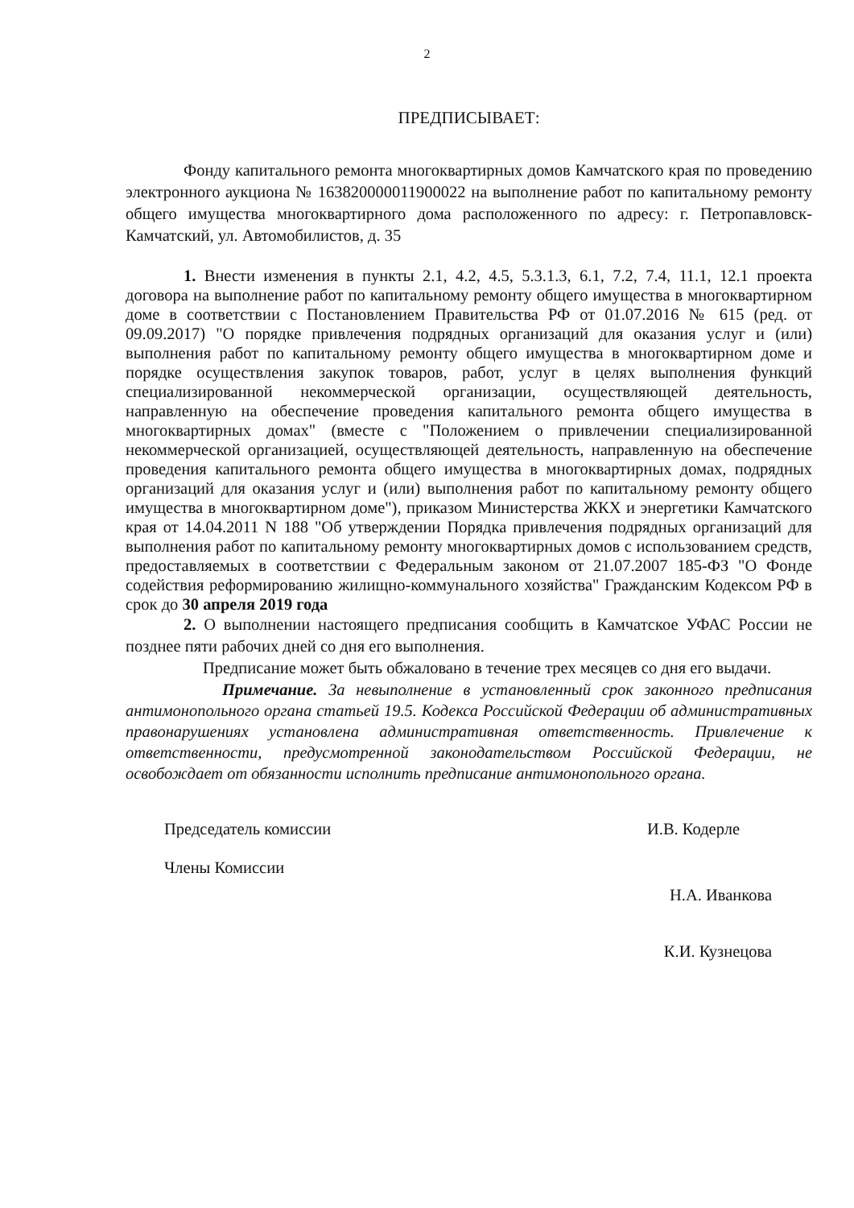2
ПРЕДПИСЫВАЕТ:
Фонду капитального ремонта многоквартирных домов Камчатского края по проведению электронного аукциона № 163820000011900022 на выполнение работ по капитальному ремонту общего имущества многоквартирного дома расположенного по адресу: г. Петропавловск-Камчатский, ул. Автомобилистов, д. 35
1. Внести изменения в пункты 2.1, 4.2, 4.5, 5.3.1.3, 6.1, 7.2, 7.4, 11.1, 12.1 проекта договора на выполнение работ по капитальному ремонту общего имущества в многоквартирном доме в соответствии с Постановлением Правительства РФ от 01.07.2016 № 615 (ред. от 09.09.2017) "О порядке привлечения подрядных организаций для оказания услуг и (или) выполнения работ по капитальному ремонту общего имущества в многоквартирном доме и порядке осуществления закупок товаров, работ, услуг в целях выполнения функций специализированной некоммерческой организации, осуществляющей деятельность, направленную на обеспечение проведения капитального ремонта общего имущества в многоквартирных домах" (вместе с "Положением о привлечении специализированной некоммерческой организацией, осуществляющей деятельность, направленную на обеспечение проведения капитального ремонта общего имущества в многоквартирных домах, подрядных организаций для оказания услуг и (или) выполнения работ по капитальному ремонту общего имущества в многоквартирном доме"), приказом Министерства ЖКХ и энергетики Камчатского края от 14.04.2011 N 188 "Об утверждении Порядка привлечения подрядных организаций для выполнения работ по капитальному ремонту многоквартирных домов с использованием средств, предоставляемых в соответствии с Федеральным законом от 21.07.2007 185-ФЗ "О Фонде содействия реформированию жилищно-коммунального хозяйства" Гражданским Кодексом РФ в срок до 30 апреля 2019 года
2. О выполнении настоящего предписания сообщить в Камчатское УФАС России не позднее пяти рабочих дней со дня его выполнения.
Предписание может быть обжаловано в течение трех месяцев со дня его выдачи.
Примечание. За невыполнение в установленный срок законного предписания антимонопольного органа статьей 19.5. Кодекса Российской Федерации об административных правонарушениях установлена административная ответственность. Привлечение к ответственности, предусмотренной законодательством Российской Федерации, не освобождает от обязанности исполнить предписание антимонопольного органа.
Председатель комиссии И.В. Кодерле
Члены Комиссии
Н.А. Иванкова
К.И. Кузнецова